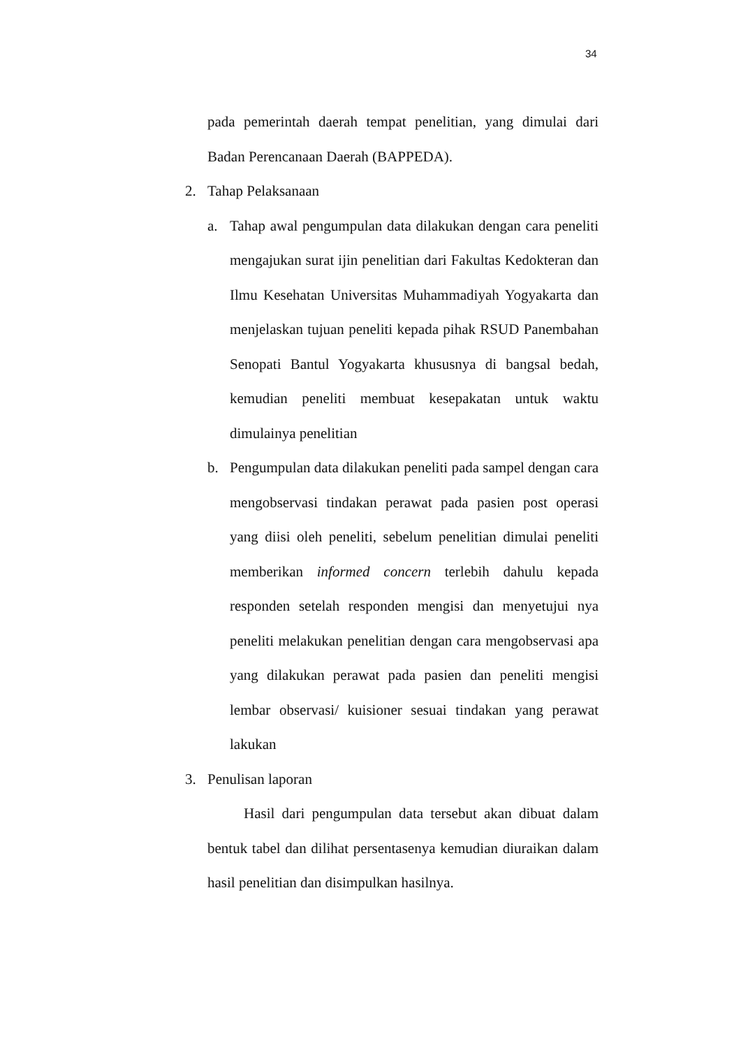34
pada pemerintah daerah tempat penelitian, yang dimulai dari Badan Perencanaan Daerah (BAPPEDA).
2. Tahap Pelaksanaan
a. Tahap awal pengumpulan data dilakukan dengan cara peneliti mengajukan surat ijin penelitian dari Fakultas Kedokteran dan Ilmu Kesehatan Universitas Muhammadiyah Yogyakarta dan menjelaskan tujuan peneliti kepada pihak RSUD Panembahan Senopati Bantul Yogyakarta khususnya di bangsal bedah, kemudian peneliti membuat kesepakatan untuk waktu dimulainya penelitian
b. Pengumpulan data dilakukan peneliti pada sampel dengan cara mengobservasi tindakan perawat pada pasien post operasi yang diisi oleh peneliti, sebelum penelitian dimulai peneliti memberikan informed concern terlebih dahulu kepada responden setelah responden mengisi dan menyetujui nya peneliti melakukan penelitian dengan cara mengobservasi apa yang dilakukan perawat pada pasien dan peneliti mengisi lembar observasi/ kuisioner sesuai tindakan yang perawat lakukan
3. Penulisan laporan
Hasil dari pengumpulan data tersebut akan dibuat dalam bentuk tabel dan dilihat persentasenya kemudian diuraikan dalam hasil penelitian dan disimpulkan hasilnya.